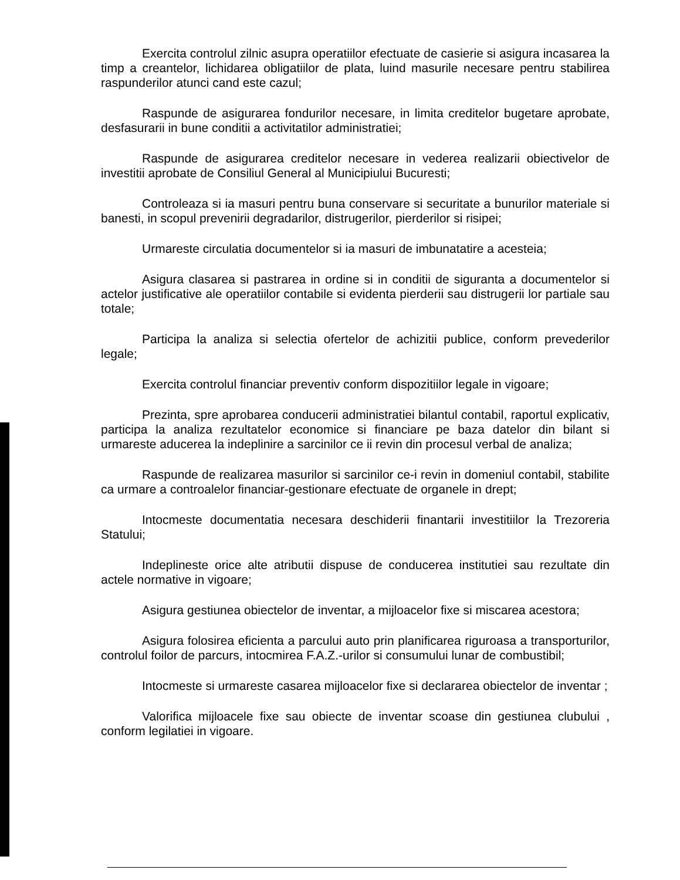Exercita controlul zilnic asupra operatiilor efectuate de casierie si asigura incasarea la timp a creantelor, lichidarea obligatiilor de plata, luind masurile necesare pentru stabilirea raspunderilor atunci cand este cazul;
Raspunde de asigurarea fondurilor necesare, in limita creditelor bugetare aprobate, desfasurarii in bune conditii a activitatilor administratiei;
Raspunde de asigurarea creditelor necesare in vederea realizarii obiectivelor de investitii aprobate de Consiliul General al Municipiului Bucuresti;
Controleaza si ia masuri pentru buna conservare si securitate a bunurilor materiale si banesti, in scopul prevenirii degradarilor, distrugerilor, pierderilor si risipei;
Urmareste circulatia documentelor si ia masuri de imbunatatire a acesteia;
Asigura clasarea si pastrarea in ordine si in conditii de siguranta a documentelor si actelor justificative ale operatiilor contabile si evidenta pierderii sau distrugerii lor partiale sau totale;
Participa la analiza si selectia ofertelor de achizitii publice, conform prevederilor legale;
Exercita controlul financiar preventiv conform dispozitiilor legale in vigoare;
Prezinta, spre aprobarea conducerii administratiei bilantul contabil, raportul explicativ, participa la analiza rezultatelor economice si financiare pe baza datelor din bilant si urmareste aducerea la indeplinire a sarcinilor ce ii revin din procesul verbal de analiza;
Raspunde de realizarea masurilor si sarcinilor ce-i revin in domeniul contabil, stabilite ca urmare a controalelor financiar-gestionare efectuate de organele in drept;
Intocmeste documentatia necesara deschiderii finantarii investitiilor la Trezoreria Statului;
Indeplineste orice alte atributii dispuse de conducerea institutiei sau rezultate din actele normative in vigoare;
Asigura gestiunea obiectelor de inventar, a mijloacelor fixe si miscarea acestora;
Asigura folosirea eficienta a parcului auto prin planificarea riguroasa a transporturilor, controlul foilor de parcurs, intocmirea F.A.Z.-urilor si consumului lunar de combustibil;
Intocmeste si urmareste casarea mijloacelor fixe si declararea obiectelor de inventar ;
Valorifica mijloacele fixe sau obiecte de inventar scoase din gestiunea clubului , conform legilatiei in vigoare.